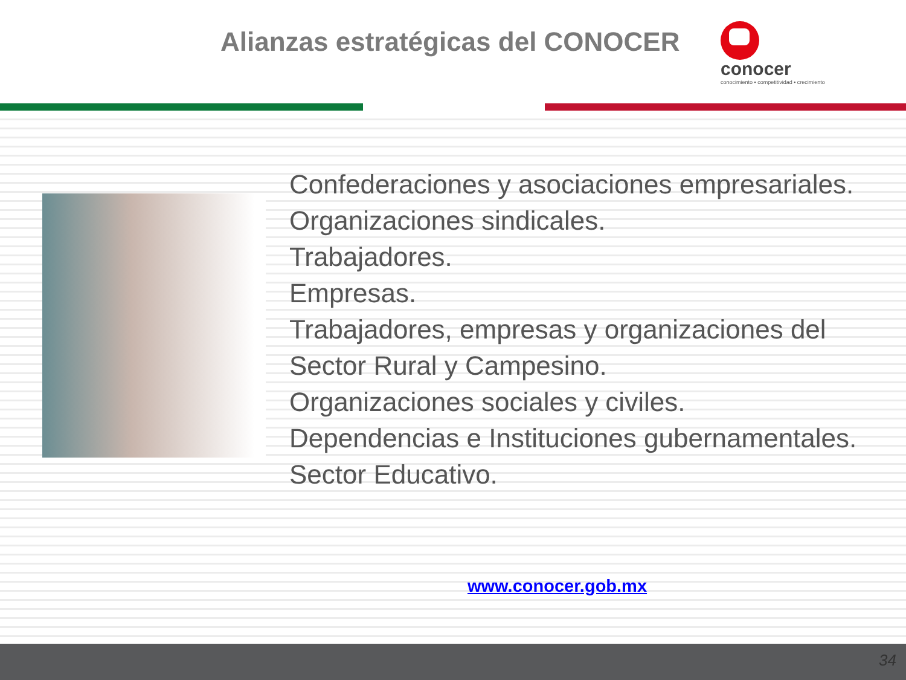Alianzas estratégicas del CONOCER
conocer
conocimiento • competitividad • crecimiento
Confederaciones y asociaciones empresariales.
Organizaciones sindicales.
Trabajadores.
Empresas.
Trabajadores, empresas y organizaciones del
Sector Rural y Campesino.
Organizaciones sociales y civiles.
Dependencias e Instituciones gubernamentales.
Sector Educativo.
www.conocer.gob.mx
34